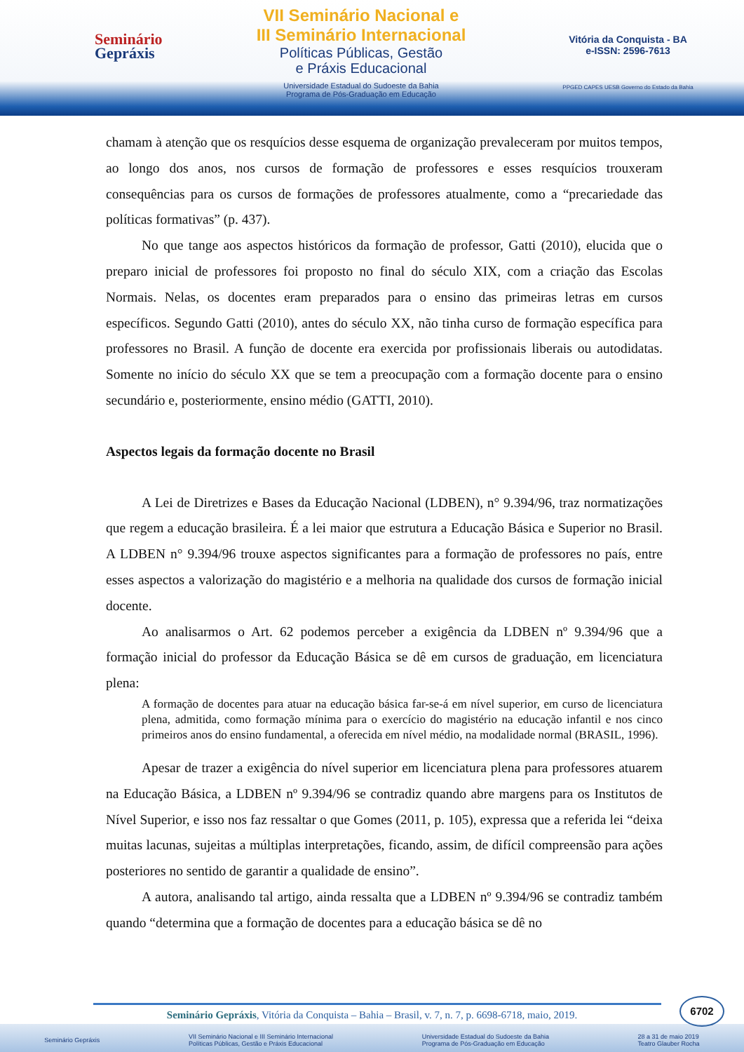Seminário
Gepráxis
VII Seminário Nacional e
III Seminário Internacional
Políticas Públicas, Gestão
e Práxis Educacional
Universidade Estadual do Sudoeste da Bahia
Programa de Pós-Graduação em Educação
Vitória da Conquista - BA
e-ISSN: 2596-7613
PPGED CAPES UESB Governo do Estado da Bahia
chamam à atenção que os resquícios desse esquema de organização prevaleceram por muitos tempos, ao longo dos anos, nos cursos de formação de professores e esses resquícios trouxeram consequências para os cursos de formações de professores atualmente, como a “precariedade das políticas formativas” (p. 437).
No que tange aos aspectos históricos da formação de professor, Gatti (2010), elucida que o preparo inicial de professores foi proposto no final do século XIX, com a criação das Escolas Normais. Nelas, os docentes eram preparados para o ensino das primeiras letras em cursos específicos. Segundo Gatti (2010), antes do século XX, não tinha curso de formação específica para professores no Brasil. A função de docente era exercida por profissionais liberais ou autodidatas. Somente no início do século XX que se tem a preocupação com a formação docente para o ensino secundário e, posteriormente, ensino médio (GATTI, 2010).
Aspectos legais da formação docente no Brasil
A Lei de Diretrizes e Bases da Educação Nacional (LDBEN), n° 9.394/96, traz normatizações que regem a educação brasileira. É a lei maior que estrutura a Educação Básica e Superior no Brasil. A LDBEN n° 9.394/96 trouxe aspectos significantes para a formação de professores no país, entre esses aspectos a valorização do magistério e a melhoria na qualidade dos cursos de formação inicial docente.
Ao analisarmos o Art. 62 podemos perceber a exigência da LDBEN nº 9.394/96 que a formação inicial do professor da Educação Básica se dê em cursos de graduação, em licenciatura plena:
A formação de docentes para atuar na educação básica far-se-á em nível superior, em curso de licenciatura plena, admitida, como formação mínima para o exercício do magistério na educação infantil e nos cinco primeiros anos do ensino fundamental, a oferecida em nível médio, na modalidade normal (BRASIL, 1996).
Apesar de trazer a exigência do nível superior em licenciatura plena para professores atuarem na Educação Básica, a LDBEN nº 9.394/96 se contradiz quando abre margens para os Institutos de Nível Superior, e isso nos faz ressaltar o que Gomes (2011, p. 105), expressa que a referida lei “deixa muitas lacunas, sujeitas a múltiplas interpretações, ficando, assim, de difícil compreensão para ações posteriores no sentido de garantir a qualidade de ensino”.
A autora, analisando tal artigo, ainda ressalta que a LDBEN nº 9.394/96 se contradiz também quando “determina que a formação de docentes para a educação básica se dê no
6702
Seminário Gepráxis, Vitória da Conquista – Bahia – Brasil, v. 7, n. 7, p. 6698-6718, maio, 2019.
Seminário Gepráxis VII Seminário Nacional e III Seminário Internacional
Políticas Públicas, Gestão e Práxis Educacional Universidade Estadual do Sudoeste da Bahia
Programa de Pós-Graduação em Educação 28 a 31 de maio 2019
Teatro Glauber Rocha